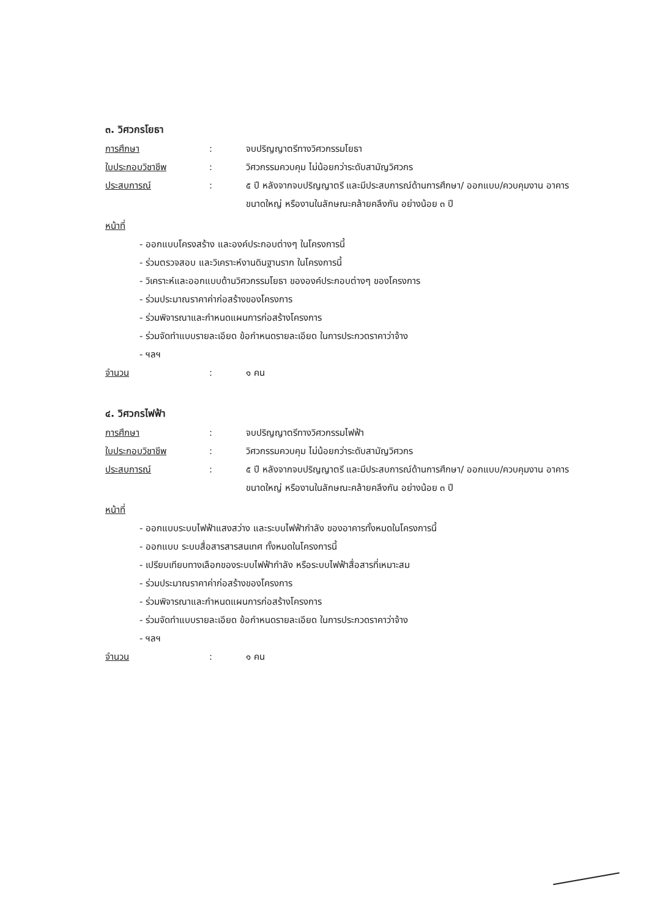๓. วิศวกรโยธา
การศึกษา : จบปริญญาตรีทางวิศวกรรมโยธา
ใบประกอบวิชาชีพ : วิศวกรรมควบคุม ไม่น้อยกว่าระดับสามัญวิศวกร
ประสบการณ์ : ๕ ปี หลังจากจบปริญญาตรี และมีประสบการณ์ด้านการศึกษา/ ออกแบบ/ควบคุมงาน อาคารขนาดใหญ่ หรืองานในลักษณะคล้ายคลึงกัน อย่างน้อย ๓ ปี
หน้าที่
- ออกแบบโครงสร้าง และองค์ประกอบต่างๆ ในโครงการนี้
- ร่วมตรวจสอบ และวิเคราะห์งานดินฐานราก ในโครงการนี้
- วิเคราะห์และออกแบบด้านวิศวกรรมโยธา ขององค์ประกอบต่างๆ ของโครงการ
- ร่วมประมาณราคาค่าก่อสร้างของโครงการ
- ร่วมพิจารณาและกำหนดแผนการก่อสร้างโครงการ
- ร่วมจัดทำแบบรายละเอียด ข้อกำหนดรายละเอียด ในการประกวดราคาว่าจ้าง
- ฯลฯ
จำนวน : ๑ คน
๔. วิศวกรไฟฟ้า
การศึกษา : จบปริญญาตรีทางวิศวกรรมไฟฟ้า
ใบประกอบวิชาชีพ : วิศวกรรมควบคุม ไม่น้อยกว่าระดับสามัญวิศวกร
ประสบการณ์ : ๕ ปี หลังจากจบปริญญาตรี และมีประสบการณ์ด้านการศึกษา/ ออกแบบ/ควบคุมงาน อาคารขนาดใหญ่ หรืองานในลักษณะคล้ายคลึงกัน อย่างน้อย ๓ ปี
หน้าที่
- ออกแบบระบบไฟฟ้าแสงสว่าง และระบบไฟฟ้ากำลัง ของอาคารทั้งหมดในโครงการนี้
- ออกแบบ ระบบสื่อสารสารสนเทศ ทั้งหมดในโครงการนี้
- เปรียบเทียบทางเลือกของระบบไฟฟ้ากำลัง หรือระบบไฟฟ้าสื่อสารที่เหมาะสม
- ร่วมประมาณราคาค่าก่อสร้างของโครงการ
- ร่วมพิจารณาและกำหนดแผนการก่อสร้างโครงการ
- ร่วมจัดทำแบบรายละเอียด ข้อกำหนดรายละเอียด ในการประกวดราคาว่าจ้าง
- ฯลฯ
จำนวน : ๑ คน